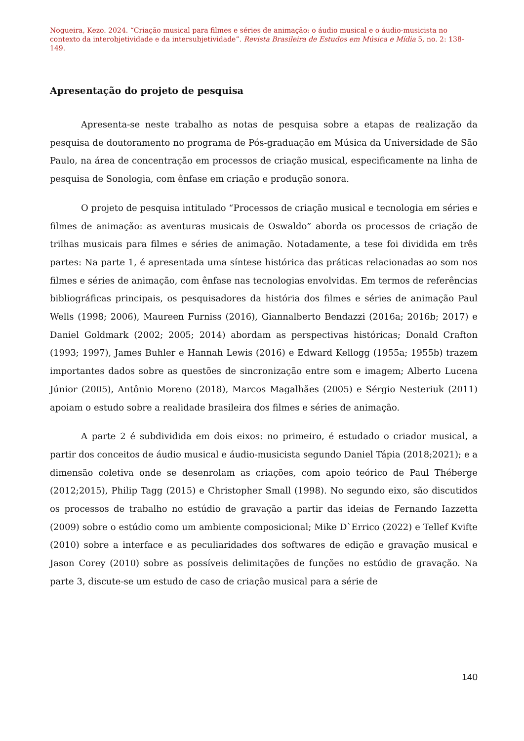Nogueira, Kezo. 2024. “Criação musical para filmes e séries de animação: o áudio musical e o áudio-musicista no contexto da interobjetividade e da intersubjetividade”. Revista Brasileira de Estudos em Música e Mídia 5, no. 2: 138-149.
Apresentação do projeto de pesquisa
Apresenta-se neste trabalho as notas de pesquisa sobre a etapas de realização da pesquisa de doutoramento no programa de Pós-graduação em Música da Universidade de São Paulo, na área de concentração em processos de criação musical, especificamente na linha de pesquisa de Sonologia, com ênfase em criação e produção sonora.
O projeto de pesquisa intitulado “Processos de criação musical e tecnologia em séries e filmes de animação: as aventuras musicais de Oswaldo” aborda os processos de criação de trilhas musicais para filmes e séries de animação. Notadamente, a tese foi dividida em três partes: Na parte 1, é apresentada uma síntese histórica das práticas relacionadas ao som nos filmes e séries de animação, com ênfase nas tecnologias envolvidas. Em termos de referências bibliográficas principais, os pesquisadores da história dos filmes e séries de animação Paul Wells (1998; 2006), Maureen Furniss (2016), Giannalberto Bendazzi (2016a; 2016b; 2017) e Daniel Goldmark (2002; 2005; 2014) abordam as perspectivas históricas; Donald Crafton (1993; 1997), James Buhler e Hannah Lewis (2016) e Edward Kellogg (1955a; 1955b) trazem importantes dados sobre as questões de sincronização entre som e imagem; Alberto Lucena Júnior (2005), Antônio Moreno (2018), Marcos Magalhães (2005) e Sérgio Nesteriuk (2011) apoiam o estudo sobre a realidade brasileira dos filmes e séries de animação.
A parte 2 é subdividida em dois eixos: no primeiro, é estudado o criador musical, a partir dos conceitos de áudio musical e áudio-musicista segundo Daniel Tápia (2018;2021); e a dimensão coletiva onde se desenrolam as criações, com apoio teórico de Paul Théberge (2012;2015), Philip Tagg (2015) e Christopher Small (1998). No segundo eixo, são discutidos os processos de trabalho no estúdio de gravação a partir das ideias de Fernando Iazzetta (2009) sobre o estúdio como um ambiente composicional; Mike D`Errico (2022) e Tellef Kvifte (2010) sobre a interface e as peculiaridades dos softwares de edição e gravação musical e Jason Corey (2010) sobre as possíveis delimitações de funções no estúdio de gravação. Na parte 3, discute-se um estudo de caso de criação musical para a série de
140